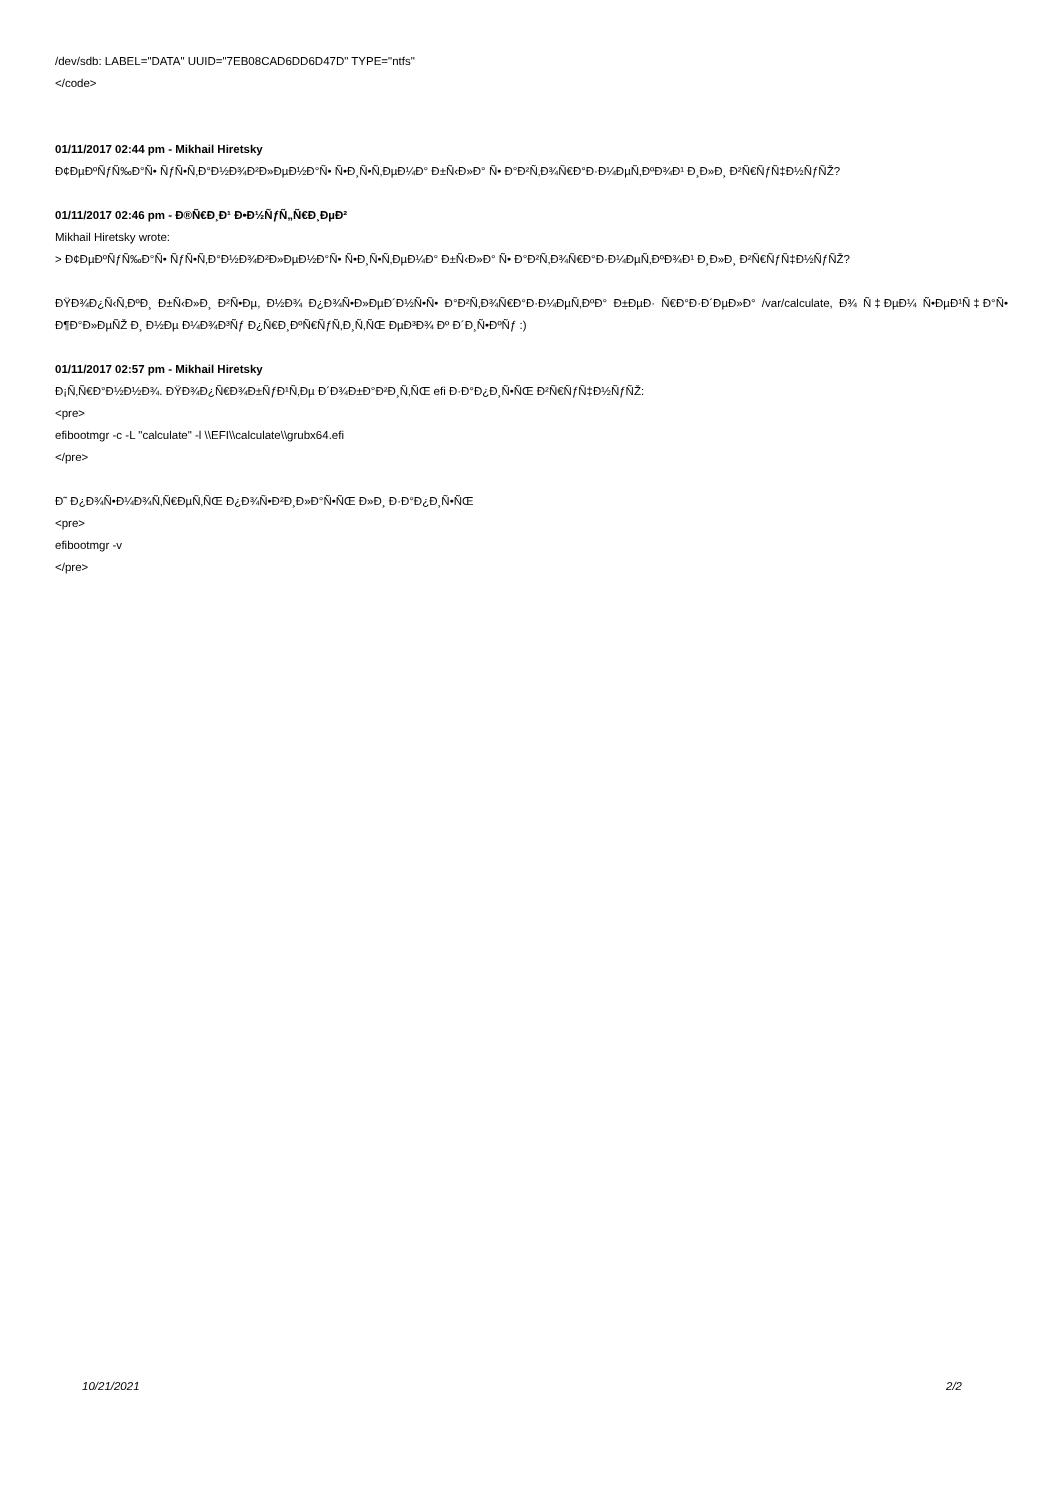/dev/sdb: LABEL="DATA" UUID="7EB08CAD6DD6D47D" TYPE="ntfs"
</code>
01/11/2017 02:44 pm - Mikhail Hiretsky
Ð¢ÐµÐºÑƒÑ‰Ð°Ñ• ÑƒÑ•Ñ‚Ð°Ð½Ð¾Ð²Ð»ÐµÐ½Ð°Ñ• Ñ•Ð¸Ñ•Ñ‚ÐµÐ¼Ð° Ð±Ñ‹Ð»Ð° Ñ• Ð°Ð²Ñ‚Ð¾Ñ€Ð°Ð·Ð¼ÐµÑ‚ÐºÐ¾Ð¹ Ð¸Ð»Ð¸ Ð²Ñ€ÑƒÑ‡Ð½ÑƒÑŽ?
01/11/2017 02:46 pm - Ð®Ñ€Ð¸Ð¹ Ð•Ð½ÑƒÑ„Ñ€Ð¸ÐµÐ²
Mikhail Hiretsky wrote:
> Ð¢ÐµÐºÑƒÑ‰Ð°Ñ• ÑƒÑ•Ñ‚Ð°Ð½Ð¾Ð²Ð»ÐµÐ½Ð°Ñ• Ñ•Ð¸Ñ•Ñ‚ÐµÐ¼Ð° Ð±Ñ‹Ð»Ð° Ñ• Ð°Ð²Ñ‚Ð¾Ñ€Ð°Ð·Ð¼ÐµÑ‚ÐºÐ¾Ð¹ Ð¸Ð»Ð¸ Ð²Ñ€ÑƒÑ‡Ð½ÑƒÑŽ?
ÐŸÐ¾Ð¿Ñ‹Ñ‚ÐºÐ¸ Ð±Ñ‹Ð»Ð¸ Ð²Ñ•Ðµ, Ð½Ð¾ Ð¿Ð¾Ñ•Ð»ÐµÐ´Ð½Ñ•Ñ• Ð°Ð²Ñ‚Ð¾Ñ€Ð°Ð·Ð¼ÐµÑ‚ÐºÐ° Ð±ÐµÐ· Ñ€Ð°Ð·Ð´ÐµÐ»Ð° /var/calculate, Ð¾ Ñ‡ÐµÐ¼ Ñ•ÐµÐ¹Ñ‡Ð°Ñ• Ð¶Ð°Ð»ÐµÑŽ Ð¸ Ð½Ðµ Ð¼Ð¾Ð³Ñƒ Ð¿Ñ€Ð¸ÐºÑ€ÑƒÑ‚Ð¸Ñ‚ÑŒ ÐµÐ³Ð¾ Ðº Ð´Ð¸Ñ•ÐºÑƒ :)
01/11/2017 02:57 pm - Mikhail Hiretsky
Ð¡Ñ‚Ñ€Ð°Ð½Ð½Ð¾. ÐŸÐ¾Ð¿Ñ€Ð¾Ð±ÑƒÐ¹Ñ‚Ðµ Ð´Ð¾Ð±Ð°Ð²Ð¸Ñ‚ÑŒ efi Ð·Ð°Ð¿Ð¸Ñ•ÑŒ Ð²Ñ€ÑƒÑ‡Ð½ÑƒÑŽ:
<pre>
efibootmgr -c -L "calculate" -l \\EFI\\calculate\\grubx64.efi
</pre>
Ð˜ Ð¿Ð¾Ñ•Ð¼Ð¾Ñ‚Ñ€ÐµÑ‚ÑŒ Ð¿Ð¾Ñ•Ð²Ð¸Ð»Ð°Ñ•ÑŒ Ð»Ð¸ Ð·Ð°Ð¿Ð¸Ñ•ÑŒ
<pre>
efibootmgr -v
</pre>
10/21/2021 2/2